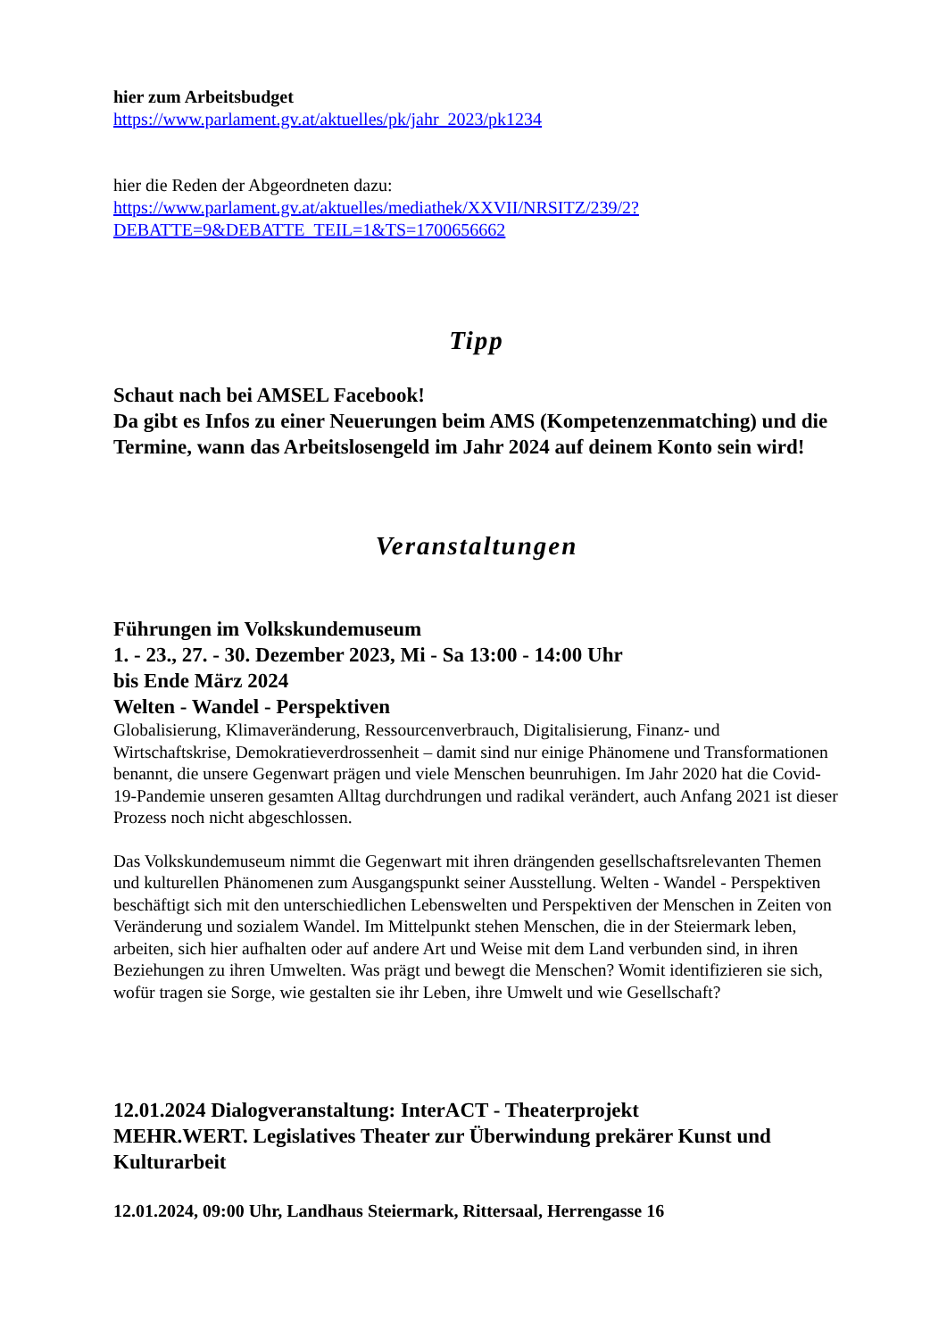hier zum Arbeitsbudget
https://www.parlament.gv.at/aktuelles/pk/jahr_2023/pk1234
hier die Reden der Abgeordneten dazu:
https://www.parlament.gv.at/aktuelles/mediathek/XXVII/NRSITZ/239/2?
DEBATTE=9&DEBATTE_TEIL=1&TS=1700656662
Tipp
Schaut nach bei AMSEL Facebook!
Da gibt es Infos zu einer Neuerungen beim AMS (Kompetenzenmatching) und die Termine, wann das Arbeitslosengeld im Jahr 2024 auf deinem Konto sein wird!
Veranstaltungen
Führungen im Volkskundemuseum
1. - 23., 27. - 30. Dezember 2023, Mi - Sa 13:00 - 14:00 Uhr
bis Ende März 2024
Welten - Wandel - Perspektiven
Globalisierung, Klimaveränderung, Ressourcenverbrauch, Digitalisierung, Finanz- und Wirtschaftskrise, Demokratieverdrossenheit – damit sind nur einige Phänomene und Transformationen benannt, die unsere Gegenwart prägen und viele Menschen beunruhigen. Im Jahr 2020 hat die Covid-19-Pandemie unseren gesamten Alltag durchdrungen und radikal verändert, auch Anfang 2021 ist dieser Prozess noch nicht abgeschlossen.
Das Volkskundemuseum nimmt die Gegenwart mit ihren drängenden gesellschaftsrelevanten Themen und kulturellen Phänomenen zum Ausgangspunkt seiner Ausstellung. Welten - Wandel - Perspektiven beschäftigt sich mit den unterschiedlichen Lebenswelten und Perspektiven der Menschen in Zeiten von Veränderung und sozialem Wandel. Im Mittelpunkt stehen Menschen, die in der Steiermark leben, arbeiten, sich hier aufhalten oder auf andere Art und Weise mit dem Land verbunden sind, in ihren Beziehungen zu ihren Umwelten. Was prägt und bewegt die Menschen? Womit identifizieren sie sich, wofür tragen sie Sorge, wie gestalten sie ihr Leben, ihre Umwelt und wie Gesellschaft?
12.01.2024 Dialogveranstaltung: InterACT - Theaterprojekt
MEHR.WERT. Legislatives Theater zur Überwindung prekärer Kunst und Kulturarbeit
12.01.2024, 09:00 Uhr, Landhaus Steiermark, Rittersaal, Herrengasse 16